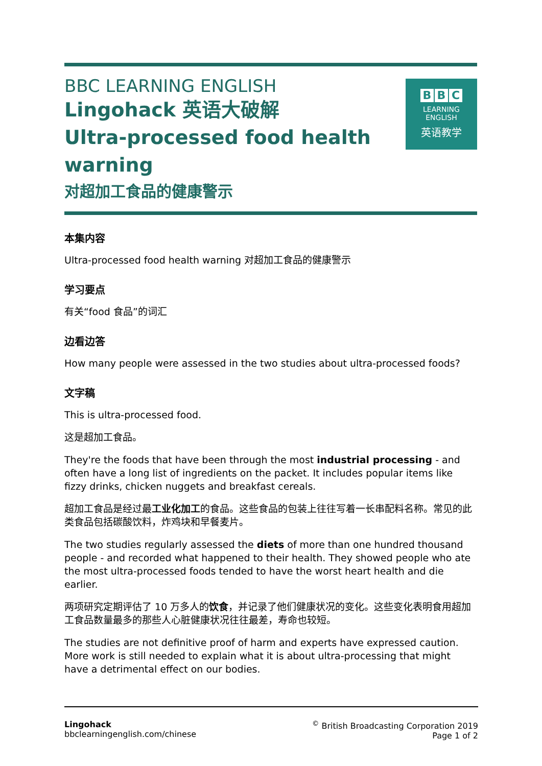BBC LEARNING ENGLISH
Lingohack 英语大破解
Ultra-processed food health
warning
对超加工食品的健康警示
B B C
LEARNING
ENGLISH
英语教学
本集内容
Ultra-processed food health warning 对超加工食品的健康警示
学习要点
有关“food 食品”的词汇
边看边答
How many people were assessed in the two studies about ultra-processed foods?
文字稿
This is ultra-processed food.
这是超加工食品。
They're the foods that have been through the most industrial processing - and often have a long list of ingredients on the packet. It includes popular items like fizzy drinks, chicken nuggets and breakfast cereals.
超加工食品是经过最工业化加工的食品。这些食品的包装上往往写着一长串配料名称。常见的此类食品包括碳酸饮料，炸鸡块和早餐麦片。
The two studies regularly assessed the diets of more than one hundred thousand people - and recorded what happened to their health. They showed people who ate the most ultra-processed foods tended to have the worst heart health and die earlier.
两项研究定期评估了 10 万多人的饮食，并记录了他们健康状况的变化。这些变化表明食用超加工食品数量最多的那些人心脏健康状况往往最差，寿命也较短。
The studies are not definitive proof of harm and experts have expressed caution. More work is still needed to explain what it is about ultra-processing that might have a detrimental effect on our bodies.
Lingohack
bbclearningenglish.com/chinese
<sup>©</sup> British Broadcasting Corporation 2019
Page 1 of 2